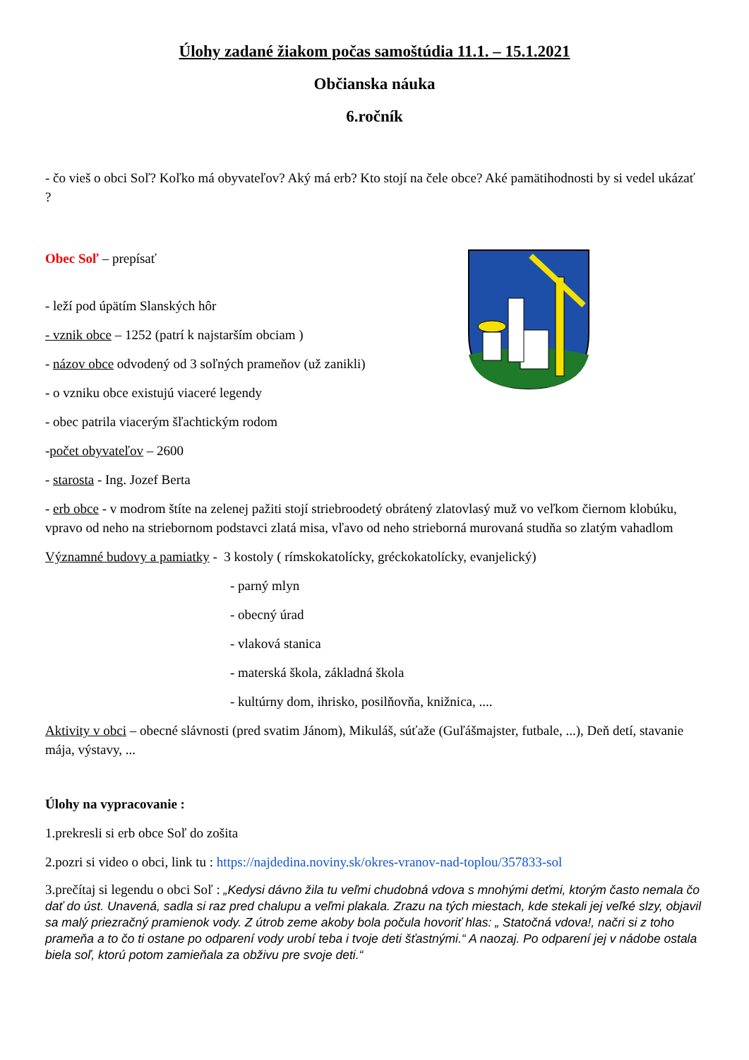Úlohy zadané žiakom počas samoštúdia 11.1. – 15.1.2021
Občianska náuka
6.ročník
- čo vieš o obci Soľ? Koľko má obyvateľov? Aký má erb? Kto stojí na čele obce? Aké pamätihodnosti by si vedel ukázať ?
Obec Soľ – prepísať
- leží pod úpätím Slanských hôr
- vznik obce – 1252 (patrí k najstarším obciam )
- názov obce odvodený od 3 soľných prameňov (už zanikli)
- o vzniku obce existujú viaceré legendy
- obec patrila viacerým šľachtickým rodom
-počet obyvateľov – 2600
- starosta - Ing. Jozef Berta
- erb obce - v modrom štíte na zelenej pažiti stojí striebroodetý obrátený zlatovlasý muž vo veľkom čiernom klobúku, vpravo od neho na striebornom podstavci zlatá misa, vľavo od neho strieborná murovaná studňa so zlatým vahadlom
Významné budovy a pamiatky - 3 kostoly ( rímskokatolícky, gréckokatolícky, evanjelický)
- parný mlyn
- obecný úrad
- vlaková stanica
- materská škola, základná škola
- kultúrny dom, ihrisko, posilňovňa, knižnica, ....
Aktivity v obci – obecné slávnosti (pred svatim Jánom), Mikuláš, súťaže (Guľášmajster, futbale, ...), Deň detí, stavanie mája, výstavy, ...
Úlohy na vypracovanie :
1.prekresli si erb obce Soľ do zošita
2.pozri si video o obci, link tu : https://najdedina.noviny.sk/okres-vranov-nad-toplou/357833-sol
3.prečítaj si legendu o obci Soľ : „Kedysi dávno žila tu veľmi chudobná vdova s mnohými deťmi, ktorým často nemala čo dať do úst. Unavená, sadla si raz pred chalupu a veľmi plakala. Zrazu na tých miestach, kde stekali jej veľké slzy, objavil sa malý priezračný pramienok vody. Z útrob zeme akoby bola počula hovoriť hlas: „ Statočná vdova!, načri si z toho prameňa a to čo ti ostane po odparení vody urobí teba i tvoje deti šťastnými.“ A naozaj. Po odparení jej v nádobe ostala biela soľ, ktorú potom zamieňala za obživu pre svoje deti.“